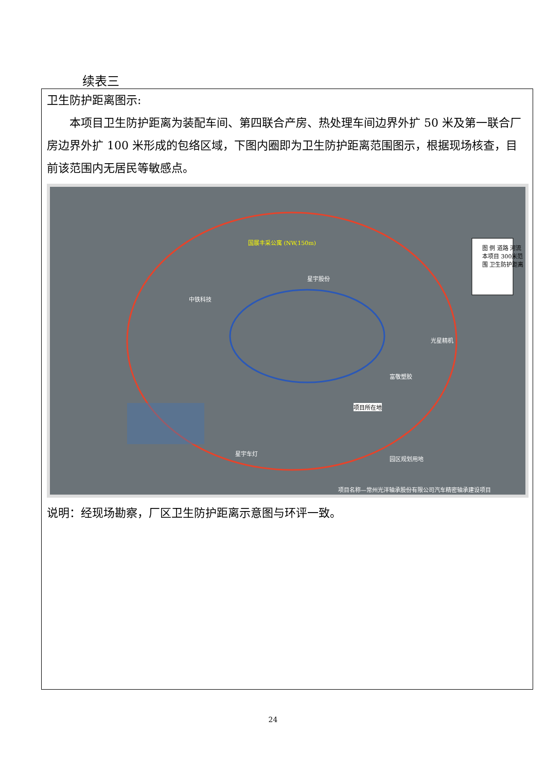续表三
卫生防护距离图示:
本项目卫生防护距离为装配车间、第四联合产房、热处理车间边界外扩 50 米及第一联合厂房边界外扩 100 米形成的包络区域，下图内圈即为卫生防护距离范围图示，根据现场核查，目前该范围内无居民等敏感点。
国展丰采公寓 (NW,150m)
图 例 道路 河流 本项目 300米范围 卫生防护距离
中铁科技
星宇股份
光星精机
富敬塑胶
项目所在地
星宇车灯
园区规划用地
项目名称—常州光洋轴承股份有限公司汽车精密轴承建设项目
说明：经现场勘察，厂区卫生防护距离示意图与环评一致。
24